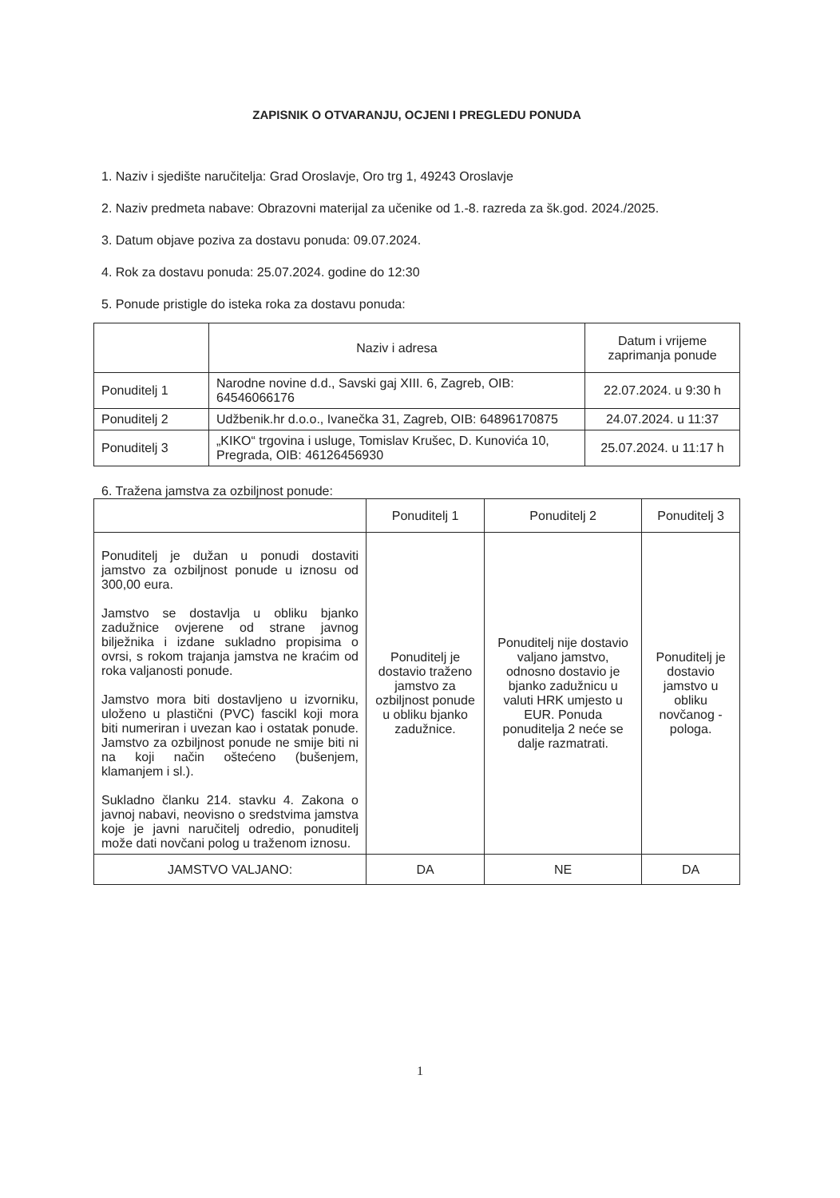ZAPISNIK O OTVARANJU, OCJENI I PREGLEDU PONUDA
1. Naziv i sjedište naručitelja: Grad Oroslavje, Oro trg 1, 49243 Oroslavje
2. Naziv predmeta nabave: Obrazovni materijal za učenike od 1.-8. razreda za šk.god. 2024./2025.
3. Datum objave poziva za dostavu ponuda: 09.07.2024.
4. Rok za dostavu ponuda: 25.07.2024. godine do 12:30
5. Ponude pristigle do isteka roka za dostavu ponuda:
| | Naziv i adresa | Datum i vrijeme zaprimanja ponude |
| --- | --- | --- |
| Ponuditelj 1 | Narodne novine d.d., Savski gaj XIII. 6, Zagreb, OIB: 64546066176 | 22.07.2024. u 9:30 h |
| Ponuditelj 2 | Udžbenik.hr d.o.o., Ivanečka 31, Zagreb, OIB: 64896170875 | 24.07.2024. u 11:37 |
| Ponuditelj 3 | „KIKO“ trgovina i usluge, Tomislav Krušec, D. Kunovića 10, Pregrada, OIB: 46126456930 | 25.07.2024. u 11:17 h |
6. Tražena jamstva za ozbiljnost ponude:
| | Ponuditelj 1 | Ponuditelj 2 | Ponuditelj 3 |
| --- | --- | --- | --- |
| Ponuditelj je dužan u ponudi dostaviti jamstvo za ozbiljnost ponude u iznosu od 300,00 eura. Jamstvo se dostavlja u obliku bjanko zadužnice ovjerene od strane javnog bilježnika i izdane sukladno propisima o ovrsi, s rokom trajanja jamstva ne kraćim od roka valjanosti ponude. Jamstvo mora biti dostavljeno u izvorniku, uloženo u plastični (PVC) fascikl koji mora biti numeriran i uvezan kao i ostatak ponude. Jamstvo za ozbiljnost ponude ne smije biti ni na koji način oštećeno (bušenjem, klamanjem i sl.). Sukladno članku 214. stavku 4. Zakona o javnoj nabavi, neovisno o sredstvima jamstva koje je javni naručitelj odredio, ponuditelj može dati novčani polog u traženom iznosu. | Ponuditelj je dostavio traženo jamstvo za ozbiljnost ponude u obliku bjanko zadužnice. | Ponuditelj nije dostavio valjano jamstvo, odnosno dostavio je bjanko zadužnicu u valuti HRK umjesto u EUR. Ponuda ponuditelja 2 neće se dalje razmatrati. | Ponuditelj je dostavio jamstvo u obliku novčanog - pologa. |
| JAMSTVO VALJANO: | DA | NE | DA |
1